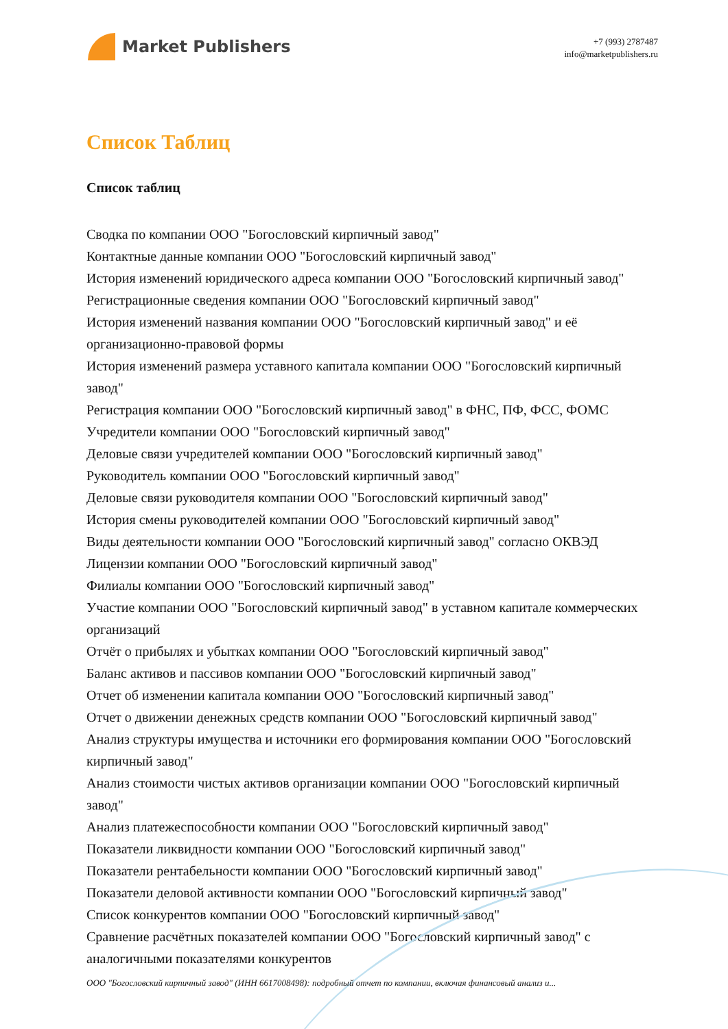Market Publishers
+7 (993) 2787487
info@marketpublishers.ru
Список Таблиц
Список таблиц
Сводка по компании ООО "Богословский кирпичный завод"
Контактные данные компании ООО "Богословский кирпичный завод"
История изменений юридического адреса компании ООО "Богословский кирпичный завод"
Регистрационные сведения компании ООО "Богословский кирпичный завод"
История изменений названия компании ООО "Богословский кирпичный завод" и её организационно-правовой формы
История изменений размера уставного капитала компании ООО "Богословский кирпичный завод"
Регистрация компании ООО "Богословский кирпичный завод" в ФНС, ПФ, ФСС, ФОМС
Учредители компании ООО "Богословский кирпичный завод"
Деловые связи учредителей компании ООО "Богословский кирпичный завод"
Руководитель компании ООО "Богословский кирпичный завод"
Деловые связи руководителя компании ООО "Богословский кирпичный завод"
История смены руководителей компании ООО "Богословский кирпичный завод"
Виды деятельности компании ООО "Богословский кирпичный завод" согласно ОКВЭД
Лицензии компании ООО "Богословский кирпичный завод"
Филиалы компании ООО "Богословский кирпичный завод"
Участие компании ООО "Богословский кирпичный завод" в уставном капитале коммерческих организаций
Отчёт о прибылях и убытках компании ООО "Богословский кирпичный завод"
Баланс активов и пассивов компании ООО "Богословский кирпичный завод"
Отчет об изменении капитала компании ООО "Богословский кирпичный завод"
Отчет о движении денежных средств компании ООО "Богословский кирпичный завод"
Анализ структуры имущества и источники его формирования компании ООО "Богословский кирпичный завод"
Анализ стоимости чистых активов организации компании ООО "Богословский кирпичный завод"
Анализ платежеспособности компании ООО "Богословский кирпичный завод"
Показатели ликвидности компании ООО "Богословский кирпичный завод"
Показатели рентабельности компании ООО "Богословский кирпичный завод"
Показатели деловой активности компании ООО "Богословский кирпичный завод"
Список конкурентов компании ООО "Богословский кирпичный завод"
Сравнение расчётных показателей компании ООО "Богословский кирпичный завод" с аналогичными показателями конкурентов
ООО "Богословский кирпичный завод" (ИНН 6617008498): подробный отчет по компании, включая финансовый анализ и...